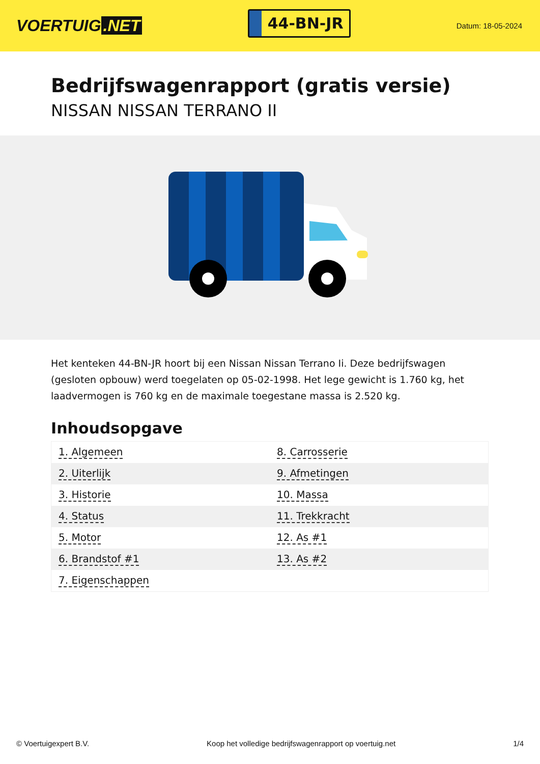VOERTUIG.NET
44-BN-JR
Datum: 18-05-2024
Bedrijfswagenrapport (gratis versie)
NISSAN NISSAN TERRANO II
Het kenteken 44-BN-JR hoort bij een Nissan Nissan Terrano Ii. Deze bedrijfswagen (gesloten opbouw) werd toegelaten op 05-02-1998. Het lege gewicht is 1.760 kg, het laadvermogen is 760 kg en de maximale toegestane massa is 2.520 kg.
Inhoudsopgave
| 1. Algemeen | 8. Carrosserie |
| 2. Uiterlijk | 9. Afmetingen |
| 3. Historie | 10. Massa |
| 4. Status | 11. Trekkracht |
| 5. Motor | 12. As #1 |
| 6. Brandstof #1 | 13. As #2 |
| 7. Eigenschappen | |
© Voertuigexpert B.V. Koop het volledige bedrijfswagenrapport op voertuig.net 1/4